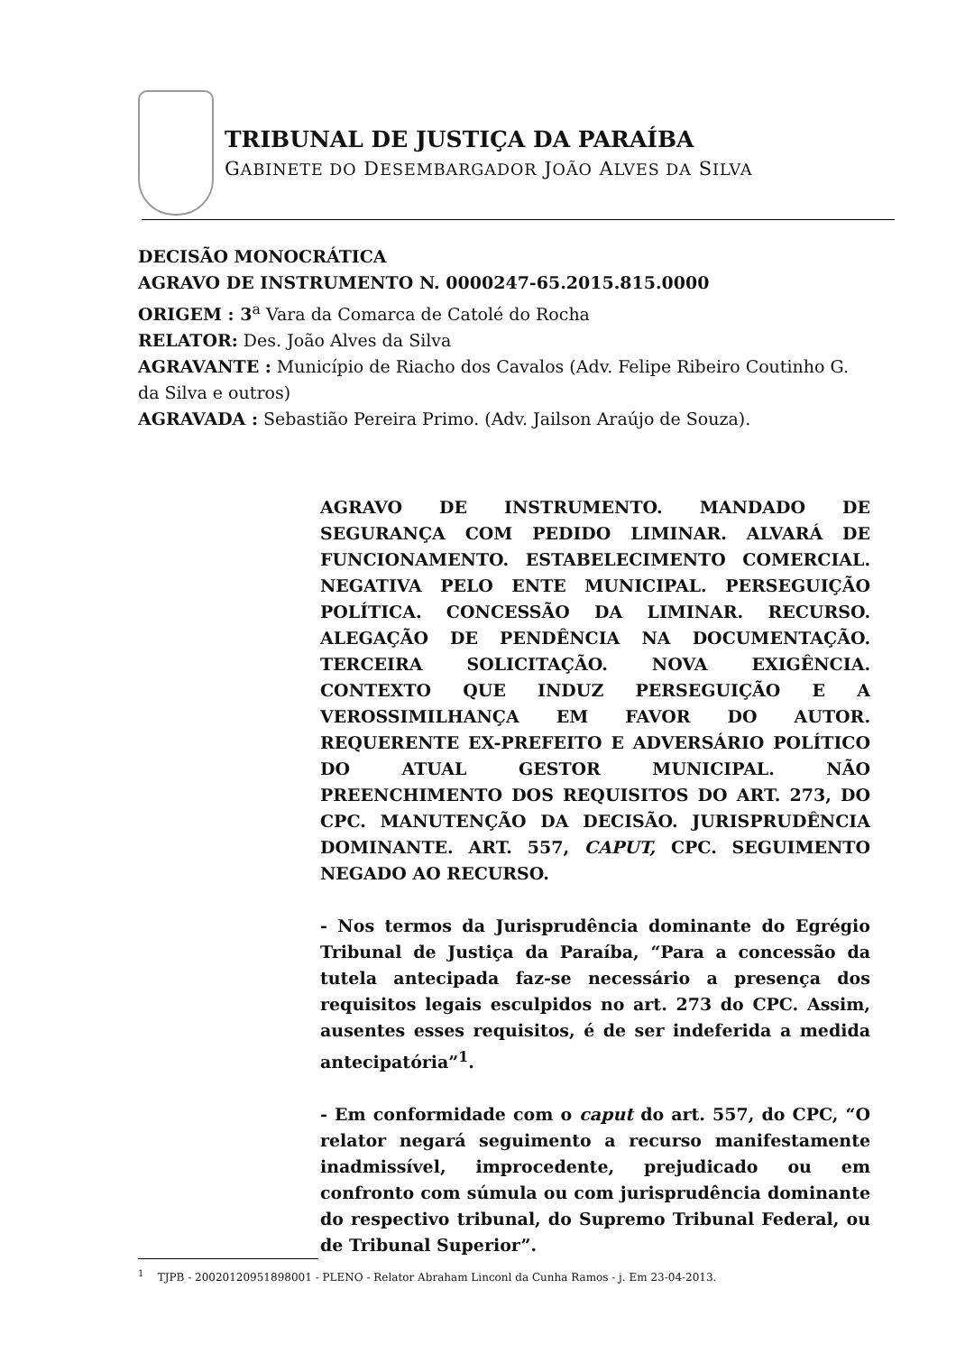TRIBUNAL DE JUSTIÇA DA PARAÍBA
GABINETE DO DESEMBARGADOR JOÃO ALVES DA SILVA
DECISÃO MONOCRÁTICA
AGRAVO DE INSTRUMENTO N. 0000247-65.2015.815.0000
ORIGEM : 3<sup>a</sup> Vara da Comarca de Catolé do Rocha
RELATOR: Des. João Alves da Silva
AGRAVANTE : Município de Riacho dos Cavalos (Adv. Felipe Ribeiro Coutinho G. da Silva e outros)
AGRAVADA : Sebastião Pereira Primo. (Adv. Jailson Araújo de Souza).
AGRAVO DE INSTRUMENTO. MANDADO DE SEGURANÇA COM PEDIDO LIMINAR. ALVARÁ DE FUNCIONAMENTO. ESTABELECIMENTO COMERCIAL. NEGATIVA PELO ENTE MUNICIPAL. PERSEGUIÇÃO POLÍTICA. CONCESSÃO DA LIMINAR. RECURSO. ALEGAÇÃO DE PENDÊNCIA NA DOCUMENTAÇÃO. TERCEIRA SOLICITAÇÃO. NOVA EXIGÊNCIA. CONTEXTO QUE INDUZ PERSEGUIÇÃO E A VEROSSIMILHANÇA EM FAVOR DO AUTOR. REQUERENTE EX-PREFEITO E ADVERSÁRIO POLÍTICO DO ATUAL GESTOR MUNICIPAL. NÃO PREENCHIMENTO DOS REQUISITOS DO ART. 273, DO CPC. MANUTENÇÃO DA DECISÃO. JURISPRUDÊNCIA DOMINANTE. ART. 557, CAPUT, CPC. SEGUIMENTO NEGADO AO RECURSO.
- Nos termos da Jurisprudência dominante do Egrégio Tribunal de Justiça da Paraíba, “Para a concessão da tutela antecipada faz-se necessário a presença dos requisitos legais esculpidos no art. 273 do CPC. Assim, ausentes esses requisitos, é de ser indeferida a medida antecipatória”<sup>1</sup>.
- Em conformidade com o caput do art. 557, do CPC, “O relator negará seguimento a recurso manifestamente inadmissível, improcedente, prejudicado ou em confronto com súmula ou com jurisprudência dominante do respectivo tribunal, do Supremo Tribunal Federal, ou de Tribunal Superior”.
<sup>1</sup> TJPB - 20020120951898001 - PLENO - Relator Abraham Linconl da Cunha Ramos - j. Em 23-04-2013.